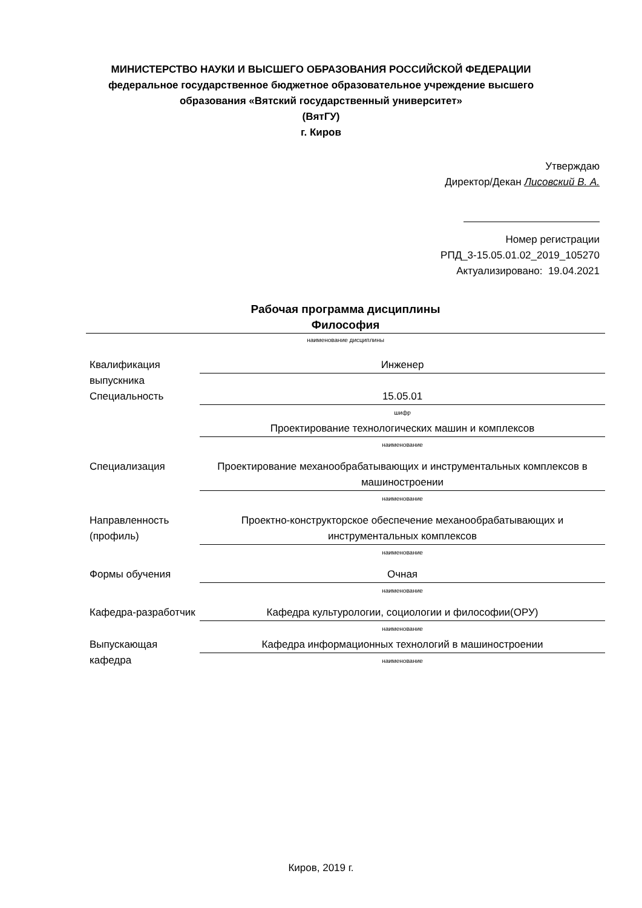МИНИСТЕРСТВО НАУКИ И ВЫСШЕГО ОБРАЗОВАНИЯ РОССИЙСКОЙ ФЕДЕРАЦИИ
федеральное государственное бюджетное образовательное учреждение высшего
образования «Вятский государственный университет»
(ВятГУ)
г. Киров
Утверждаю
Директор/Декан Лисовский В. А.
Номер регистрации
РПД_3-15.05.01.02_2019_105270
Актуализировано: 19.04.2021
Рабочая программа дисциплины
Философия
наименование дисциплины
| Квалификация выпускника | Инженер |
| Специальность | 15.05.01 шифр Проектирование технологических машин и комплексов наименование |
| Специализация | Проектирование механообрабатывающих и инструментальных комплексов в машиностроении наименование |
| Направленность (профиль) | Проектно-конструкторское обеспечение механообрабатывающих и инструментальных комплексов наименование |
| Формы обучения | Очная наименование |
| Кафедра-разработчик | Кафедра культурологии, социологии и философии(ОРУ) наименование |
| Выпускающая кафедра | Кафедра информационных технологий в машиностроении наименование |
Киров, 2019 г.